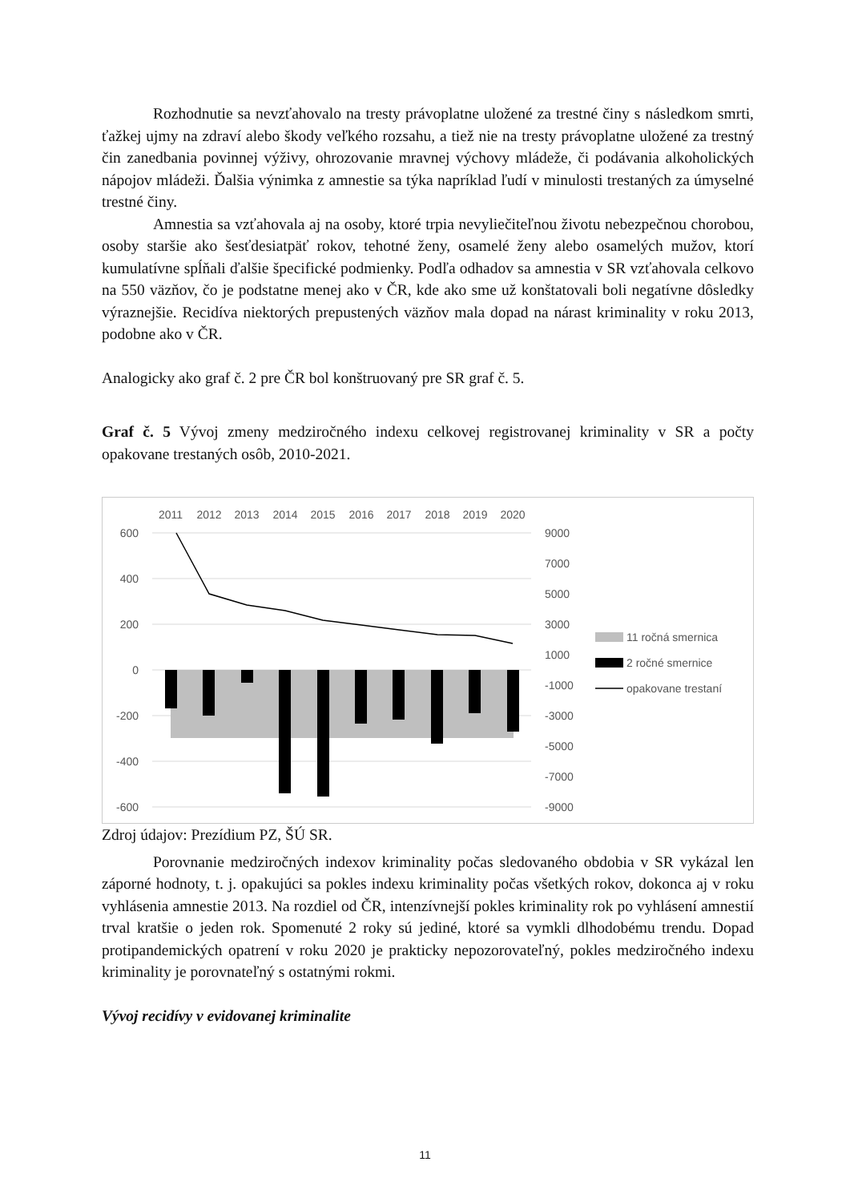Rozhodnutie sa nevzťahovalo na tresty právoplatne uložené za trestné činy s následkom smrti, ťažkej ujmy na zdraví alebo škody veľkého rozsahu, a tiež nie na tresty právoplatne uložené za trestný čin zanedbania povinnej výživy, ohrozovanie mravnej výchovy mládeže, či podávania alkoholických nápojov mládeži. Ďalšia výnimka z amnestie sa týka napríklad ľudí v minulosti trestaných za úmyselné trestné činy.
Amnestia sa vzťahovala aj na osoby, ktoré trpia nevyliečiteľnou životu nebezpečnou chorobou, osoby staršie ako šesťdesiatpäť rokov, tehotné ženy, osamelé ženy alebo osamelých mužov, ktorí kumulatívne spĺňali ďalšie špecifické podmienky. Podľa odhadov sa amnestia v SR vzťahovala celkovo na 550 väzňov, čo je podstatne menej ako v ČR, kde ako sme už konštatovali boli negatívne dôsledky výraznejšie. Recidíva niektorých prepustených väzňov mala dopad na nárast kriminality v roku 2013, podobne ako v ČR.
Analogicky ako graf č. 2 pre ČR bol konštruovaný pre SR graf č. 5.
Graf č. 5 Vývoj zmeny medziročného indexu celkovej registrovanej kriminality v SR a počty opakovane trestaných osôb, 2010-2021.
2011
2012
2013
2014
2015
2016
2017
2018
2019
2020
600
400
200
0
-200
-400
-600
9000
7000
5000
3000
1000
-1000
-3000
-5000
-7000
-9000
11 ročná smernica
2 ročné smernice
opakovane trestaní
Zdroj údajov: Prezídium PZ, ŠÚ SR.
Porovnanie medziročných indexov kriminality počas sledovaného obdobia v SR vykázal len záporné hodnoty, t. j. opakujúci sa pokles indexu kriminality počas všetkých rokov, dokonca aj v roku vyhlásenia amnestie 2013. Na rozdiel od ČR, intenzívnejší pokles kriminality rok po vyhlásení amnestií trval kratšie o jeden rok. Spomenuté 2 roky sú jediné, ktoré sa vymkli dlhodobému trendu. Dopad protipandemických opatrení v roku 2020 je prakticky nepozorovateľný, pokles medziročného indexu kriminality je porovnateľný s ostatnými rokmi.
Vývoj recidívy v evidovanej kriminalite
11